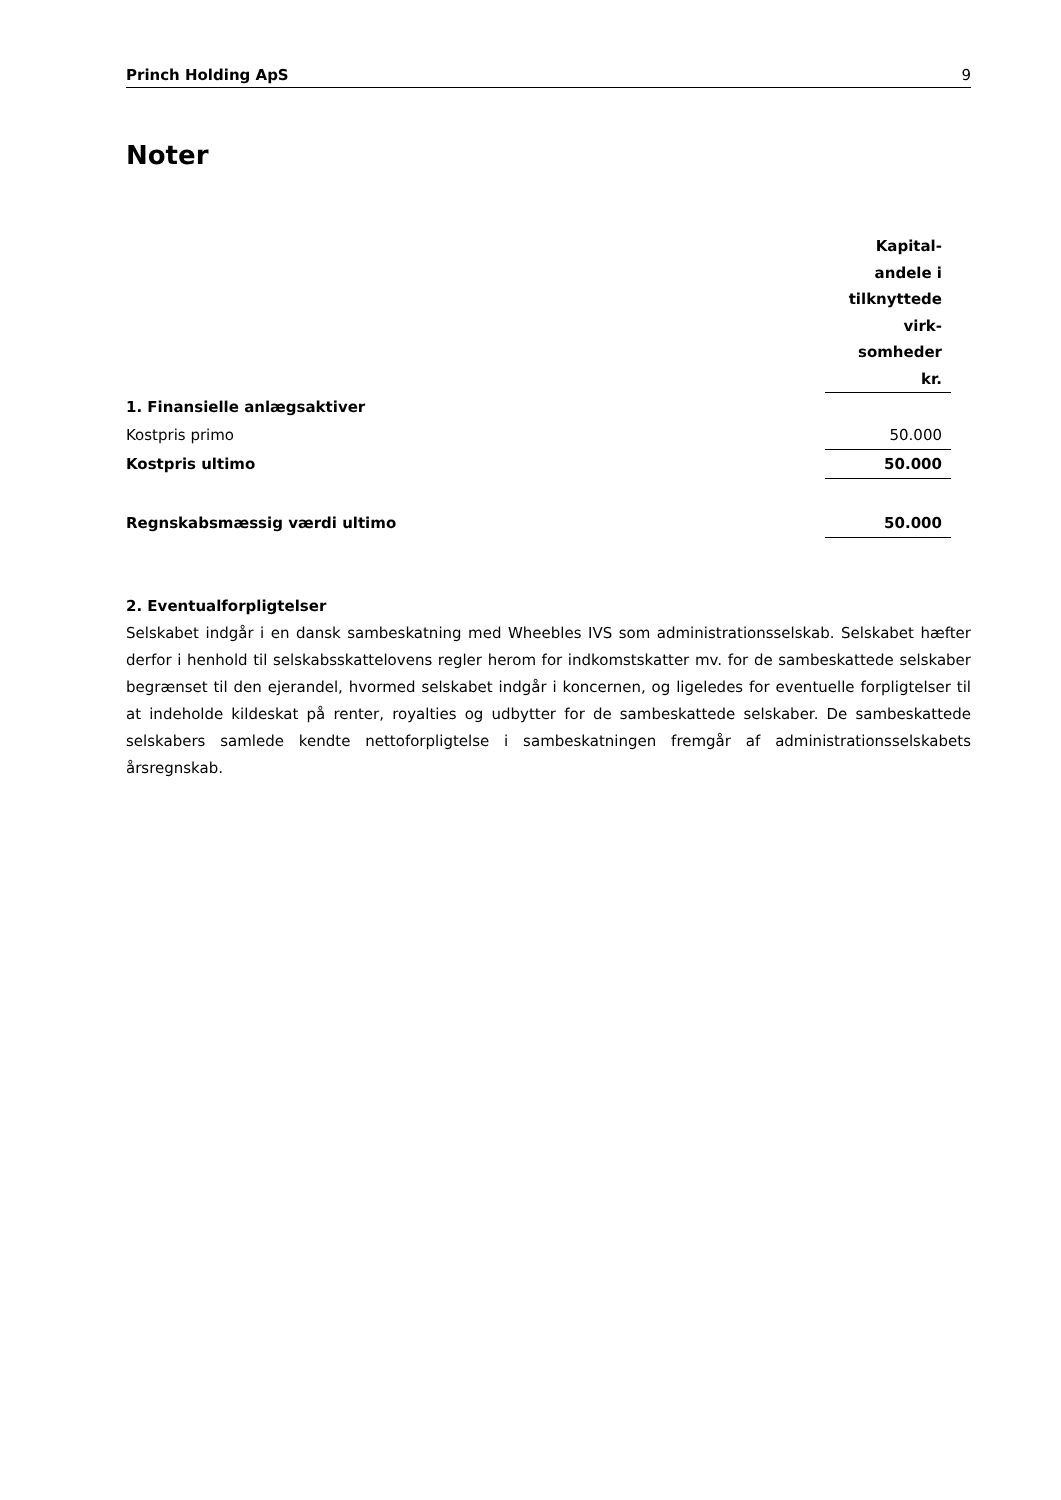Princh Holding ApS 9
Noter
| | Kapital- andele i tilknyttede virk- somheder kr. |
| 1. Finansielle anlægsaktiver | |
| Kostpris primo | 50.000 |
| Kostpris ultimo | 50.000 |
| Regnskabsmæssig værdi ultimo | 50.000 |
2. Eventualforpligtelser
Selskabet indgår i en dansk sambeskatning med Wheebles IVS som administrationsselskab. Selskabet hæfter derfor i henhold til selskabsskattelovens regler herom for indkomstskatter mv. for de sambeskattede selskaber begrænset til den ejerandel, hvormed selskabet indgår i koncernen, og ligeledes for eventuelle forpligtelser til at indeholde kildeskat på renter, royalties og udbytter for de sambeskattede selskaber. De sambeskattede selskabers samlede kendte nettoforpligtelse i sambeskatningen fremgår af administrationsselskabets årsregnskab.